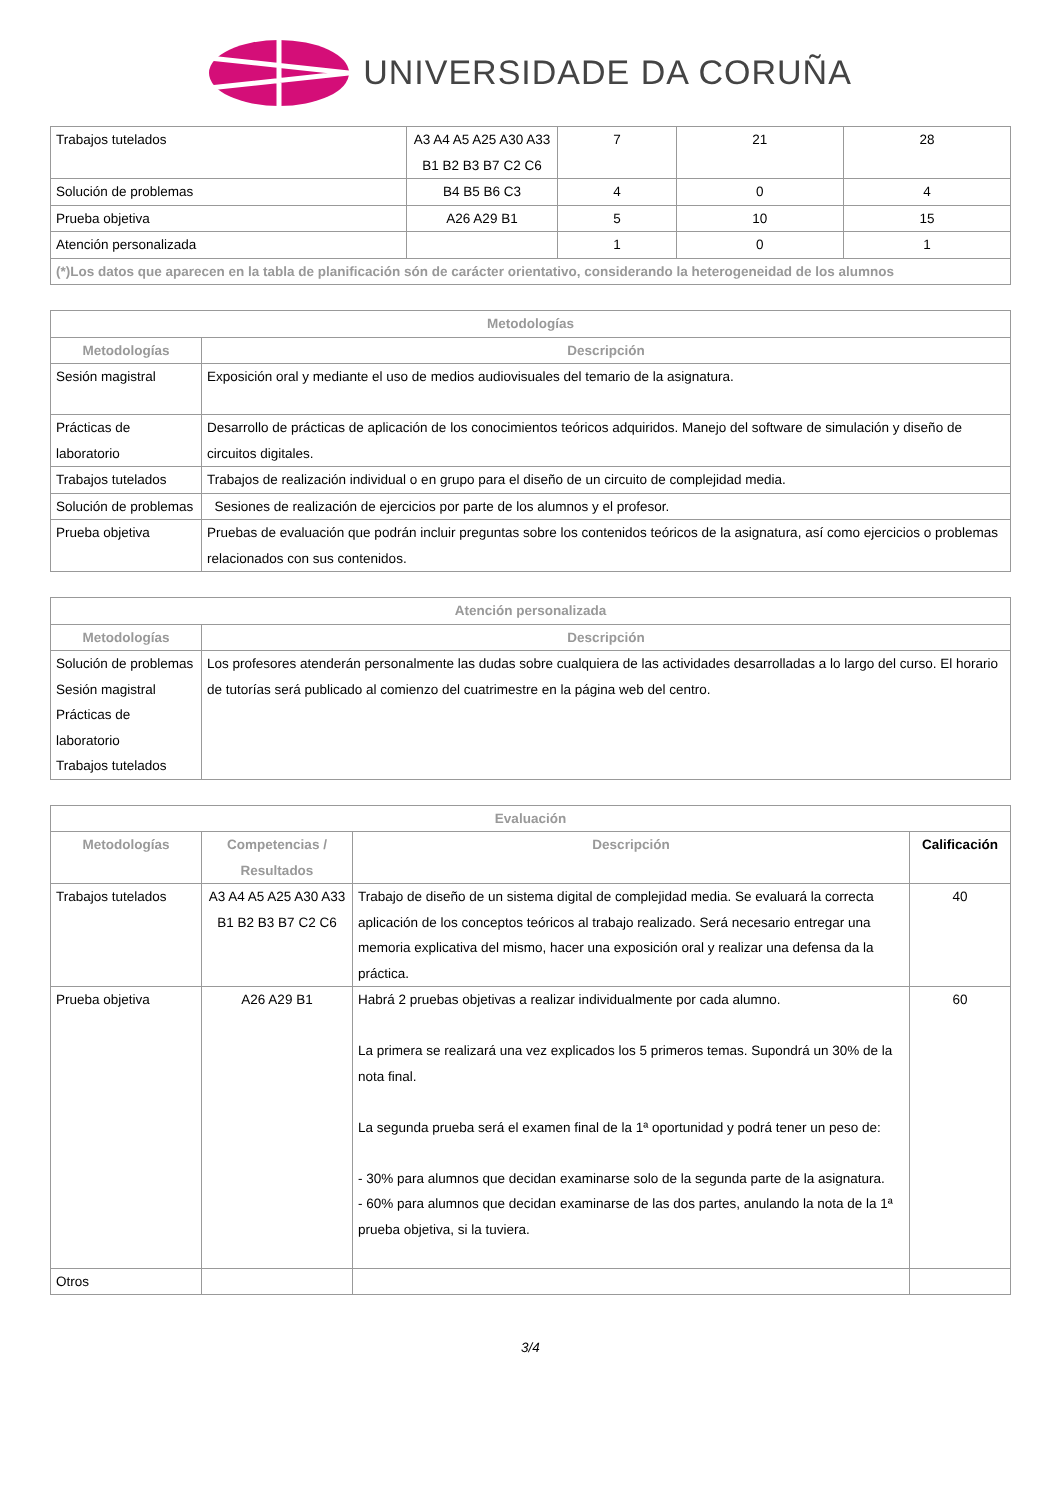UNIVERSIDADE DA CORUÑA
| Trabajos tutelados | A3 A4 A5 A25 A30 A33 B1 B2 B3 B7 C2 C6 | 7 | 21 | 28 |
| Solución de problemas | B4 B5 B6 C3 | 4 | 0 | 4 |
| Prueba objetiva | A26 A29 B1 | 5 | 10 | 15 |
| Atención personalizada | | 1 | 0 | 1 |
| (*)Los datos que aparecen en la tabla de planificación són de carácter orientativo, considerando la heterogeneidad de los alumnos | | | | |
| Metodologías | |
| --- | --- |
| Metodologías | Descripción |
| Sesión magistral | Exposición oral y mediante el uso de medios audiovisuales del temario de la asignatura. |
| Prácticas de laboratorio | Desarrollo de prácticas de aplicación de los conocimientos teóricos adquiridos. Manejo del software de simulación y diseño de circuitos digitales. |
| Trabajos tutelados | Trabajos de realización individual o en grupo para el diseño de un circuito de complejidad media. |
| Solución de problemas | Sesiones de realización de ejercicios por parte de los alumnos y el profesor. |
| Prueba objetiva | Pruebas de evaluación que podrán incluir preguntas sobre los contenidos teóricos de la asignatura, así como ejercicios o problemas relacionados con sus contenidos. |
| Atención personalizada | |
| --- | --- |
| Metodologías | Descripción |
| Solución de problemas Sesión magistral Prácticas de laboratorio Trabajos tutelados | Los profesores atenderán personalmente las dudas sobre cualquiera de las actividades desarrolladas a lo largo del curso. El horario de tutorías será publicado al comienzo del cuatrimestre en la página web del centro. |
| Evaluación | | | |
| --- | --- | --- | --- |
| Metodologías | Competencias / Resultados | Descripción | Calificación |
| Trabajos tutelados | A3 A4 A5 A25 A30 A33 B1 B2 B3 B7 C2 C6 | Trabajo de diseño de un sistema digital de complejidad media. Se evaluará la correcta aplicación de los conceptos teóricos al trabajo realizado. Será necesario entregar una memoria explicativa del mismo, hacer una exposición oral y realizar una defensa da la práctica. | 40 |
| Prueba objetiva | A26 A29 B1 | Habrá 2 pruebas objetivas a realizar individualmente por cada alumno. La primera se realizará una vez explicados los 5 primeros temas. Supondrá un 30% de la nota final. La segunda prueba será el examen final de la 1ª oportunidad y podrá tener un peso de: - 30% para alumnos que decidan examinarse solo de la segunda parte de la asignatura. - 60% para alumnos que decidan examinarse de las dos partes, anulando la nota de la 1ª prueba objetiva, si la tuviera. | 60 |
| Otros | | | |
3/4